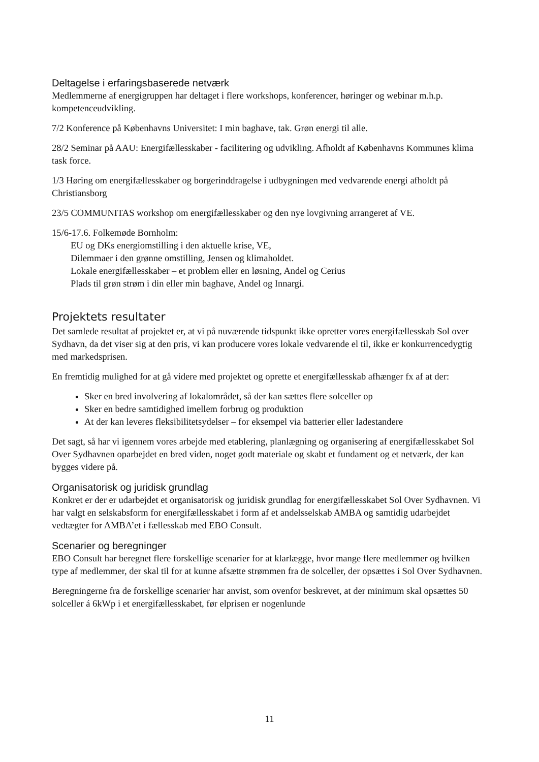Deltagelse i erfaringsbaserede netværk
Medlemmerne af energigruppen har deltaget i flere workshops, konferencer, høringer og webinar m.h.p. kompetenceudvikling.
7/2 Konference på Københavns Universitet: I min baghave, tak. Grøn energi til alle.
28/2 Seminar på AAU: Energifællesskaber - facilitering og udvikling. Afholdt af Københavns Kommunes klima task force.
1/3 Høring om energifællesskaber og borgerinddragelse i udbygningen med vedvarende energi afholdt på Christiansborg
23/5 COMMUNITAS workshop om energifællesskaber og den nye lovgivning arrangeret af VE.
15/6-17.6. Folkemøde Bornholm:
EU og DKs energiomstilling i den aktuelle krise, VE,
Dilemmaer i den grønne omstilling, Jensen og klimaholdet.
Lokale energifællesskaber – et problem eller en løsning, Andel og Cerius
Plads til grøn strøm i din eller min baghave, Andel og Innargi.
Projektets resultater
Det samlede resultat af projektet er, at vi på nuværende tidspunkt ikke opretter vores energifællesskab Sol over Sydhavn, da det viser sig at den pris, vi kan producere vores lokale vedvarende el til, ikke er konkurrencedygtig med markedsprisen.
En fremtidig mulighed for at gå videre med projektet og oprette et energifællesskab afhænger fx af at der:
Sker en bred involvering af lokalområdet, så der kan sættes flere solceller op
Sker en bedre samtidighed imellem forbrug og produktion
At der kan leveres fleksibilitetsydelser – for eksempel via batterier eller ladestandere
Det sagt, så har vi igennem vores arbejde med etablering, planlægning og organisering af energifællesskabet Sol Over Sydhavnen oparbejdet en bred viden, noget godt materiale og skabt et fundament og et netværk, der kan bygges videre på.
Organisatorisk og juridisk grundlag
Konkret er der er udarbejdet et organisatorisk og juridisk grundlag for energifællesskabet Sol Over Sydhavnen. Vi har valgt en selskabsform for energifællesskabet i form af et andelsselskab AMBA og samtidig udarbejdet vedtægter for AMBA’et i fællesskab med EBO Consult.
Scenarier og beregninger
EBO Consult har beregnet flere forskellige scenarier for at klarlægge, hvor mange flere medlemmer og hvilken type af medlemmer, der skal til for at kunne afsætte strømmen fra de solceller, der opsættes i Sol Over Sydhavnen.
Beregningerne fra de forskellige scenarier har anvist, som ovenfor beskrevet, at der minimum skal opsættes 50 solceller á 6kWp i et energifællesskabet, før elprisen er nogenlunde
11